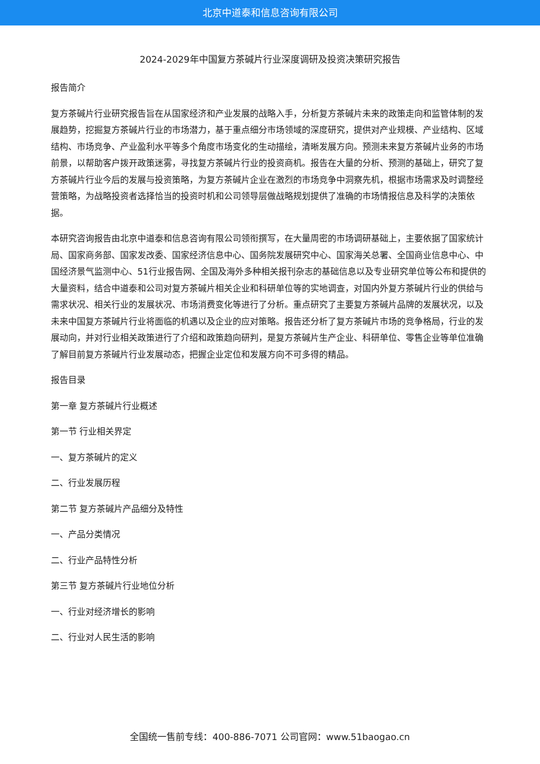北京中道泰和信息咨询有限公司
2024-2029年中国复方茶碱片行业深度调研及投资决策研究报告
报告简介
复方茶碱片行业研究报告旨在从国家经济和产业发展的战略入手，分析复方茶碱片未来的政策走向和监管体制的发展趋势，挖掘复方茶碱片行业的市场潜力，基于重点细分市场领域的深度研究，提供对产业规模、产业结构、区域结构、市场竞争、产业盈利水平等多个角度市场变化的生动描绘，清晰发展方向。预测未来复方茶碱片业务的市场前景，以帮助客户拨开政策迷雾，寻找复方茶碱片行业的投资商机。报告在大量的分析、预测的基础上，研究了复方茶碱片行业今后的发展与投资策略，为复方茶碱片企业在激烈的市场竞争中洞察先机，根据市场需求及时调整经营策略，为战略投资者选择恰当的投资时机和公司领导层做战略规划提供了准确的市场情报信息及科学的决策依据。
本研究咨询报告由北京中道泰和信息咨询有限公司领衔撰写，在大量周密的市场调研基础上，主要依据了国家统计局、国家商务部、国家发改委、国家经济信息中心、国务院发展研究中心、国家海关总署、全国商业信息中心、中国经济景气监测中心、51行业报告网、全国及海外多种相关报刊杂志的基础信息以及专业研究单位等公布和提供的大量资料，结合中道泰和公司对复方茶碱片相关企业和科研单位等的实地调查，对国内外复方茶碱片行业的供给与需求状况、相关行业的发展状况、市场消费变化等进行了分析。重点研究了主要复方茶碱片品牌的发展状况，以及未来中国复方茶碱片行业将面临的机遇以及企业的应对策略。报告还分析了复方茶碱片市场的竞争格局，行业的发展动向，并对行业相关政策进行了介绍和政策趋向研判，是复方茶碱片生产企业、科研单位、零售企业等单位准确了解目前复方茶碱片行业发展动态，把握企业定位和发展方向不可多得的精品。
报告目录
第一章 复方茶碱片行业概述
第一节 行业相关界定
一、复方茶碱片的定义
二、行业发展历程
第二节 复方茶碱片产品细分及特性
一、产品分类情况
二、行业产品特性分析
第三节 复方茶碱片行业地位分析
一、行业对经济增长的影响
二、行业对人民生活的影响
全国统一售前专线：400-886-7071 公司官网：www.51baogao.cn